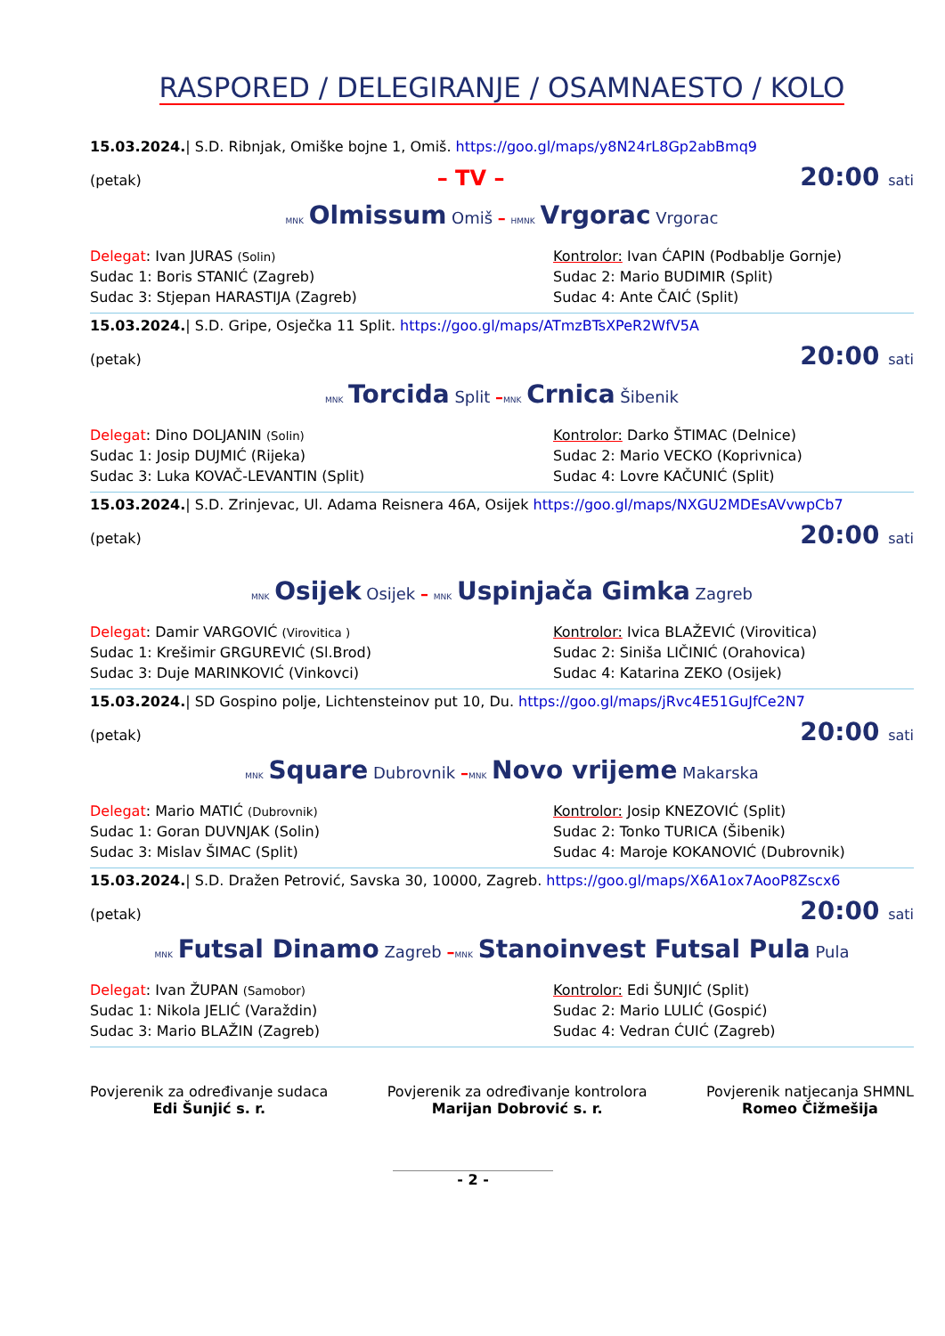RASPORED / DELEGIRANJE / OSAMNAESTO / KOLO
15.03.2024.| S.D. Ribnjak, Omiške bojne 1, Omiš. https://goo.gl/maps/y8N24rL8Gp2abBmq9
(petak) – TV – 20:00 sati
MNK Olmissum Omiš – HMNK Vrgorac Vrgorac
Delegat: Ivan JURAS (Solin)
Kontrolor: Ivan ĆAPIN (Podbablje Gornje)
Sudac 1: Boris STANIĆ (Zagreb)
Sudac 2: Mario BUDIMIR (Split)
Sudac 3: Stjepan HARASTIJA (Zagreb)
Sudac 4: Ante ČAIĆ (Split)
15.03.2024.| S.D. Gripe, Osječka 11 Split. https://goo.gl/maps/ATmzBTsXPeR2WfV5A
(petak) 20:00 sati
MNK Torcida Split –MNK Crnica Šibenik
Delegat: Dino DOLJANIN (Solin)
Kontrolor: Darko ŠTIMAC (Delnice)
Sudac 1: Josip DUJMIĆ (Rijeka)
Sudac 2: Mario VECKO (Koprivnica)
Sudac 3: Luka KOVAČ-LEVANTIN (Split)
Sudac 4: Lovre KAČUNIĆ (Split)
15.03.2024.| S.D. Zrinjevac, Ul. Adama Reisnera 46A, Osijek https://goo.gl/maps/NXGU2MDEsAVvwpCb7
(petak) 20:00 sati
MNK Osijek Osijek – MNK Uspinjača Gimka Zagreb
Delegat: Damir VARGOVIĆ (Virovitica )
Kontrolor: Ivica BLAŽEVIĆ (Virovitica)
Sudac 1: Krešimir GRGUREVIĆ (Sl.Brod)
Sudac 2: Siniša LIČINIĆ (Orahovica)
Sudac 3: Duje MARINKOVIĆ (Vinkovci)
Sudac 4: Katarina ZEKO (Osijek)
15.03.2024.| SD Gospino polje, Lichtensteinov put 10, Du. https://goo.gl/maps/jRvc4E51GuJfCe2N7
(petak) 20:00 sati
MNK Square Dubrovnik –MNK Novo vrijeme Makarska
Delegat: Mario MATIĆ (Dubrovnik)
Kontrolor: Josip KNEZOVIĆ (Split)
Sudac 1: Goran DUVNJAK (Solin)
Sudac 2: Tonko TURICA (Šibenik)
Sudac 3: Mislav ŠIMAC (Split)
Sudac 4: Maroje KOKANOVIĆ (Dubrovnik)
15.03.2024.| S.D. Dražen Petrović, Savska 30, 10000, Zagreb. https://goo.gl/maps/X6A1ox7AooP8Zscx6
(petak) 20:00 sati
MNK Futsal Dinamo Zagreb –MNK Stanoinvest Futsal Pula Pula
Delegat: Ivan ŽUPAN (Samobor)
Kontrolor: Edi ŠUNJIĆ (Split)
Sudac 1: Nikola JELIĆ (Varaždin)
Sudac 2: Mario LULIĆ (Gospić)
Sudac 3: Mario BLAŽIN (Zagreb)
Sudac 4: Vedran ĆUIĆ (Zagreb)
Povjerenik za određivanje sudaca
Edi Šunjić s. r.
Povjerenik za određivanje kontrolora
Marijan Dobrović s. r.
Povjerenik natjecanja SHMNL
Romeo Čižmešija
- 2 -